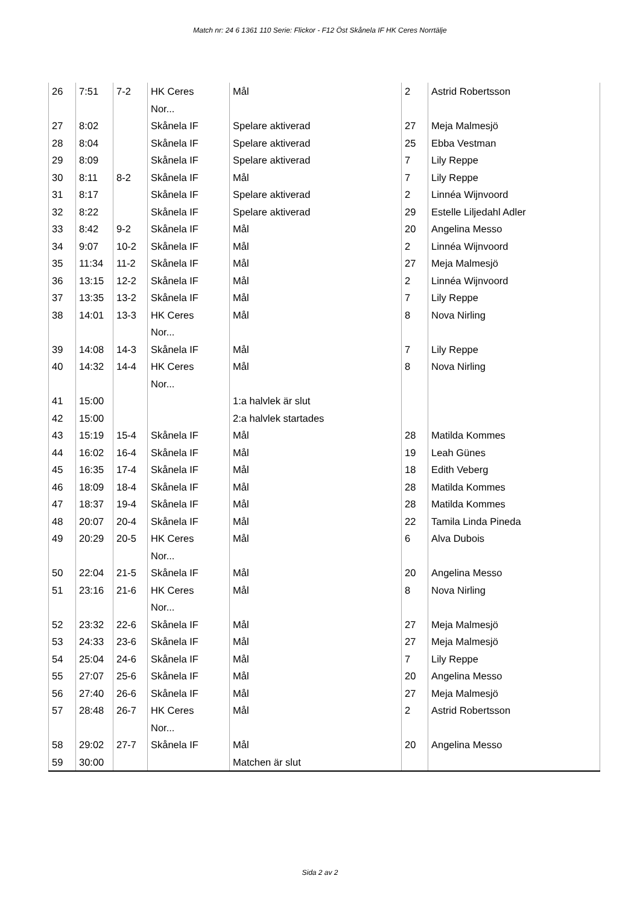Match nr: 24 6 1361 110 Serie: Flickor - F12 Öst Skånela IF HK Ceres Norrtälje
| 26 | 7:51 | 7-2 | HK Ceres Nor... | Mål | 2 | Astrid Robertsson |
| 27 | 8:02 | | Skånela IF | Spelare aktiverad | 27 | Meja Malmesjö |
| 28 | 8:04 | | Skånela IF | Spelare aktiverad | 25 | Ebba Vestman |
| 29 | 8:09 | | Skånela IF | Spelare aktiverad | 7 | Lily Reppe |
| 30 | 8:11 | 8-2 | Skånela IF | Mål | 7 | Lily Reppe |
| 31 | 8:17 | | Skånela IF | Spelare aktiverad | 2 | Linnéa Wijnvoord |
| 32 | 8:22 | | Skånela IF | Spelare aktiverad | 29 | Estelle Liljedahl Adler |
| 33 | 8:42 | 9-2 | Skånela IF | Mål | 20 | Angelina Messo |
| 34 | 9:07 | 10-2 | Skånela IF | Mål | 2 | Linnéa Wijnvoord |
| 35 | 11:34 | 11-2 | Skånela IF | Mål | 27 | Meja Malmesjö |
| 36 | 13:15 | 12-2 | Skånela IF | Mål | 2 | Linnéa Wijnvoord |
| 37 | 13:35 | 13-2 | Skånela IF | Mål | 7 | Lily Reppe |
| 38 | 14:01 | 13-3 | HK Ceres Nor... | Mål | 8 | Nova Nirling |
| 39 | 14:08 | 14-3 | Skånela IF | Mål | 7 | Lily Reppe |
| 40 | 14:32 | 14-4 | HK Ceres Nor... | Mål | 8 | Nova Nirling |
| 41 | 15:00 | | | 1:a halvlek är slut | | |
| 42 | 15:00 | | | 2:a halvlek startades | | |
| 43 | 15:19 | 15-4 | Skånela IF | Mål | 28 | Matilda Kommes |
| 44 | 16:02 | 16-4 | Skånela IF | Mål | 19 | Leah Günes |
| 45 | 16:35 | 17-4 | Skånela IF | Mål | 18 | Edith Veberg |
| 46 | 18:09 | 18-4 | Skånela IF | Mål | 28 | Matilda Kommes |
| 47 | 18:37 | 19-4 | Skånela IF | Mål | 28 | Matilda Kommes |
| 48 | 20:07 | 20-4 | Skånela IF | Mål | 22 | Tamila Linda Pineda |
| 49 | 20:29 | 20-5 | HK Ceres Nor... | Mål | 6 | Alva Dubois |
| 50 | 22:04 | 21-5 | Skånela IF | Mål | 20 | Angelina Messo |
| 51 | 23:16 | 21-6 | HK Ceres Nor... | Mål | 8 | Nova Nirling |
| 52 | 23:32 | 22-6 | Skånela IF | Mål | 27 | Meja Malmesjö |
| 53 | 24:33 | 23-6 | Skånela IF | Mål | 27 | Meja Malmesjö |
| 54 | 25:04 | 24-6 | Skånela IF | Mål | 7 | Lily Reppe |
| 55 | 27:07 | 25-6 | Skånela IF | Mål | 20 | Angelina Messo |
| 56 | 27:40 | 26-6 | Skånela IF | Mål | 27 | Meja Malmesjö |
| 57 | 28:48 | 26-7 | HK Ceres Nor... | Mål | 2 | Astrid Robertsson |
| 58 | 29:02 | 27-7 | Skånela IF | Mål | 20 | Angelina Messo |
| 59 | 30:00 | | | Matchen är slut | | |
Sida 2 av 2